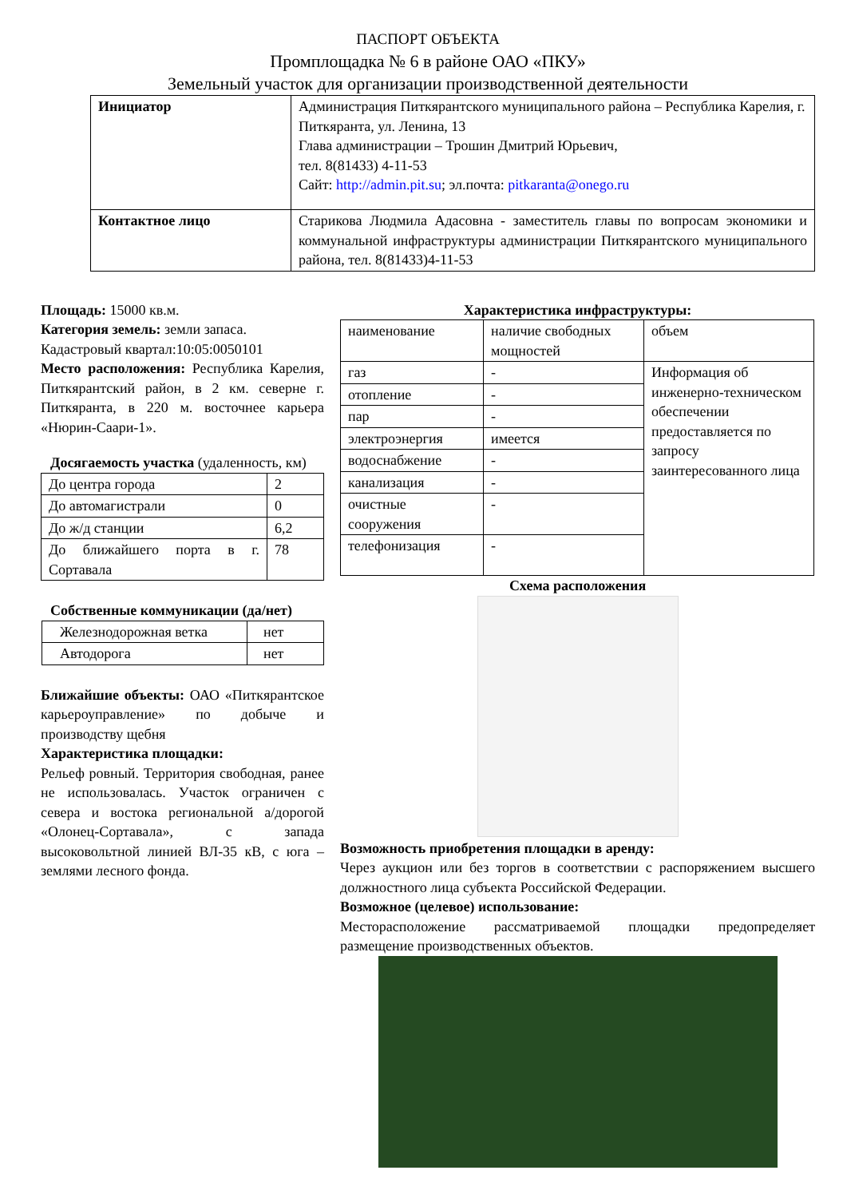ПАСПОРТ ОБЪЕКТА
Промплощадка № 6 в районе ОАО «ПКУ»
Земельный участок для организации производственной деятельности
| Инициатор | Администрация Питкярантского муниципального района – Республика Карелия, г. Питкяранта, ул. Ленина, 13 Глава администрации – Трошин Дмитрий Юрьевич, тел. 8(81433) 4-11-53 Сайт: http://admin.pit.su ; эл.почта: pitkaranta@onego.ru |
| Контактное лицо | Старикова Людмила Адасовна - заместитель главы по вопросам экономики и коммунальной инфраструктуры администрации Питкярантского муниципального района, тел. 8(81433)4-11-53 |
Площадь: 15000 кв.м.
Категория земель: земли запаса.
Кадастровый квартал:10:05:0050101
Место расположения: Республика Карелия, Питкярантский район, в 2 км. северне г. Питкяранта, в 220 м. восточнее карьера «Нюрин-Саари-1».
Досягаемость участка (удаленность, км)
| До центра города | 2 |
| До автомагистрали | 0 |
| До ж/д станции | 6,2 |
| До ближайшего порта в г. Сортавала | 78 |
Собственные коммуникации (да/нет)
| Железнодорожная ветка | нет |
| Автодорога | нет |
Ближайшие объекты: ОАО «Питкярантское карьероуправление» по добыче и производству щебня
Характеристика площадки:
Рельеф ровный. Территория свободная, ранее не использовалась. Участок ограничен с севера и востока региональной а/дорогой «Олонец-Сортавала», с запада высоковольтной линией ВЛ-35 кВ, с юга – землями лесного фонда.
Характеристика инфраструктуры:
| наименование | наличие свободных мощностей | объем |
| газ | - | Информация об инженерно-техническом обеспечении предоставляется по запросу заинтересованного лица |
| отопление | - | |
| пар | - | |
| электроэнергия | имеется | |
| водоснабжение | - | |
| канализация | - | |
| очистные сооружения | - | |
| телефонизация | - | |
Схема расположения
Возможность приобретения площадки в аренду:
Через аукцион или без торгов в соответствии с распоряжением высшего должностного лица субъекта Российской Федерации.
Возможное (целевое) использование:
Месторасположение рассматриваемой площадки предопределяет размещение производственных объектов.